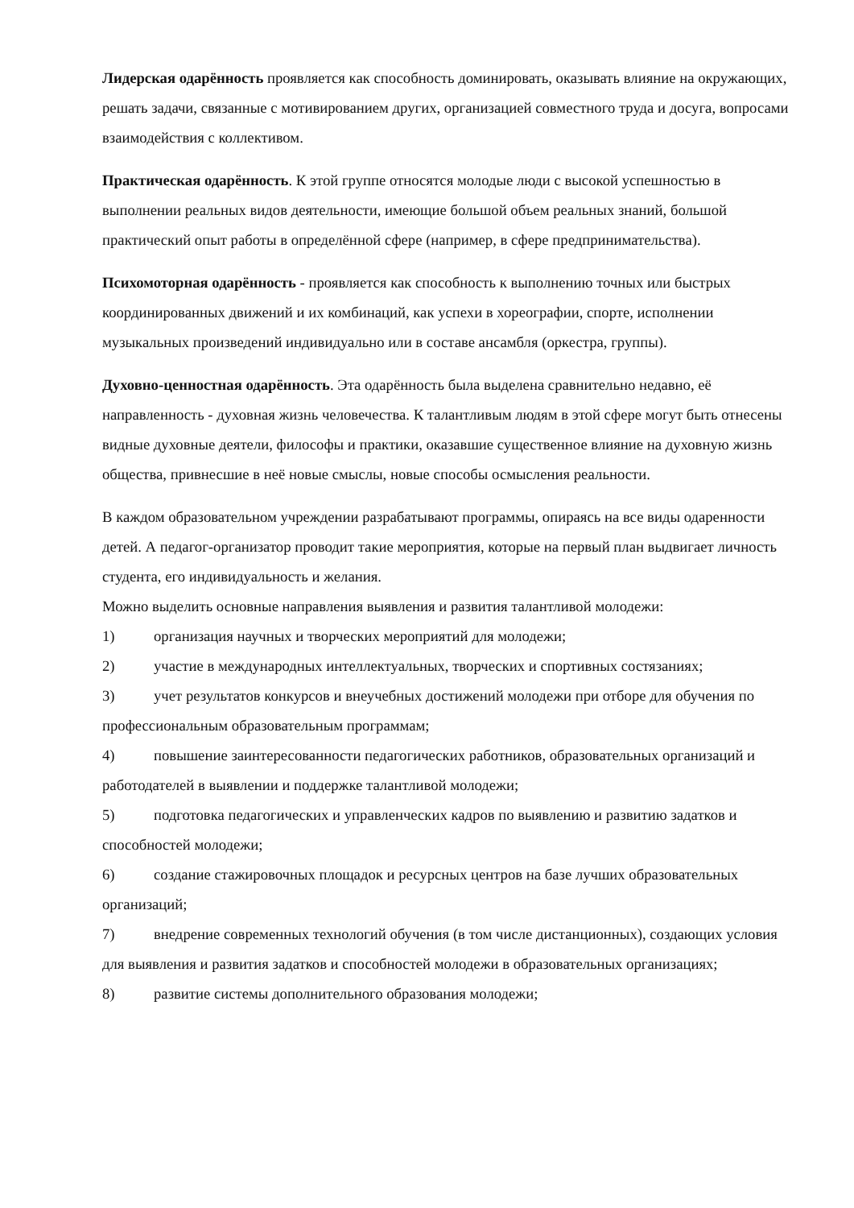Лидерская одарённость проявляется как способность доминировать, оказывать влияние на окружающих, решать задачи, связанные с мотивированием других, организацией совместного труда и досуга, вопросами взаимодействия с коллективом.
Практическая одарённость. К этой группе относятся молодые люди с высокой успешностью в выполнении реальных видов деятельности, имеющие большой объем реальных знаний, большой практический опыт работы в определённой сфере (например, в сфере предпринимательства).
Психомоторная одарённость - проявляется как способность к выполнению точных или быстрых координированных движений и их комбинаций, как успехи в хореографии, спорте, исполнении музыкальных произведений индивидуально или в составе ансамбля (оркестра, группы).
Духовно-ценностная одарённость. Эта одарённость была выделена сравнительно недавно, её направленность - духовная жизнь человечества. К талантливым людям в этой сфере могут быть отнесены видные духовные деятели, философы и практики, оказавшие существенное влияние на духовную жизнь общества, привнесшие в неё новые смыслы, новые способы осмысления реальности.
В каждом образовательном учреждении разрабатывают программы, опираясь на все виды одаренности детей. А педагог-организатор проводит такие мероприятия, которые на первый план выдвигает личность студента, его индивидуальность и желания.
Можно выделить основные направления выявления и развития талантливой молодежи:
1) организация научных и творческих мероприятий для молодежи;
2) участие в международных интеллектуальных, творческих и спортивных состязаниях;
3) учет результатов конкурсов и внеучебных достижений молодежи при отборе для обучения по профессиональным образовательным программам;
4) повышение заинтересованности педагогических работников, образовательных организаций и работодателей в выявлении и поддержке талантливой молодежи;
5) подготовка педагогических и управленческих кадров по выявлению и развитию задатков и способностей молодежи;
6) создание стажировочных площадок и ресурсных центров на базе лучших образовательных организаций;
7) внедрение современных технологий обучения (в том числе дистанционных), создающих условия для выявления и развития задатков и способностей молодежи в образовательных организациях;
8) развитие системы дополнительного образования молодежи;